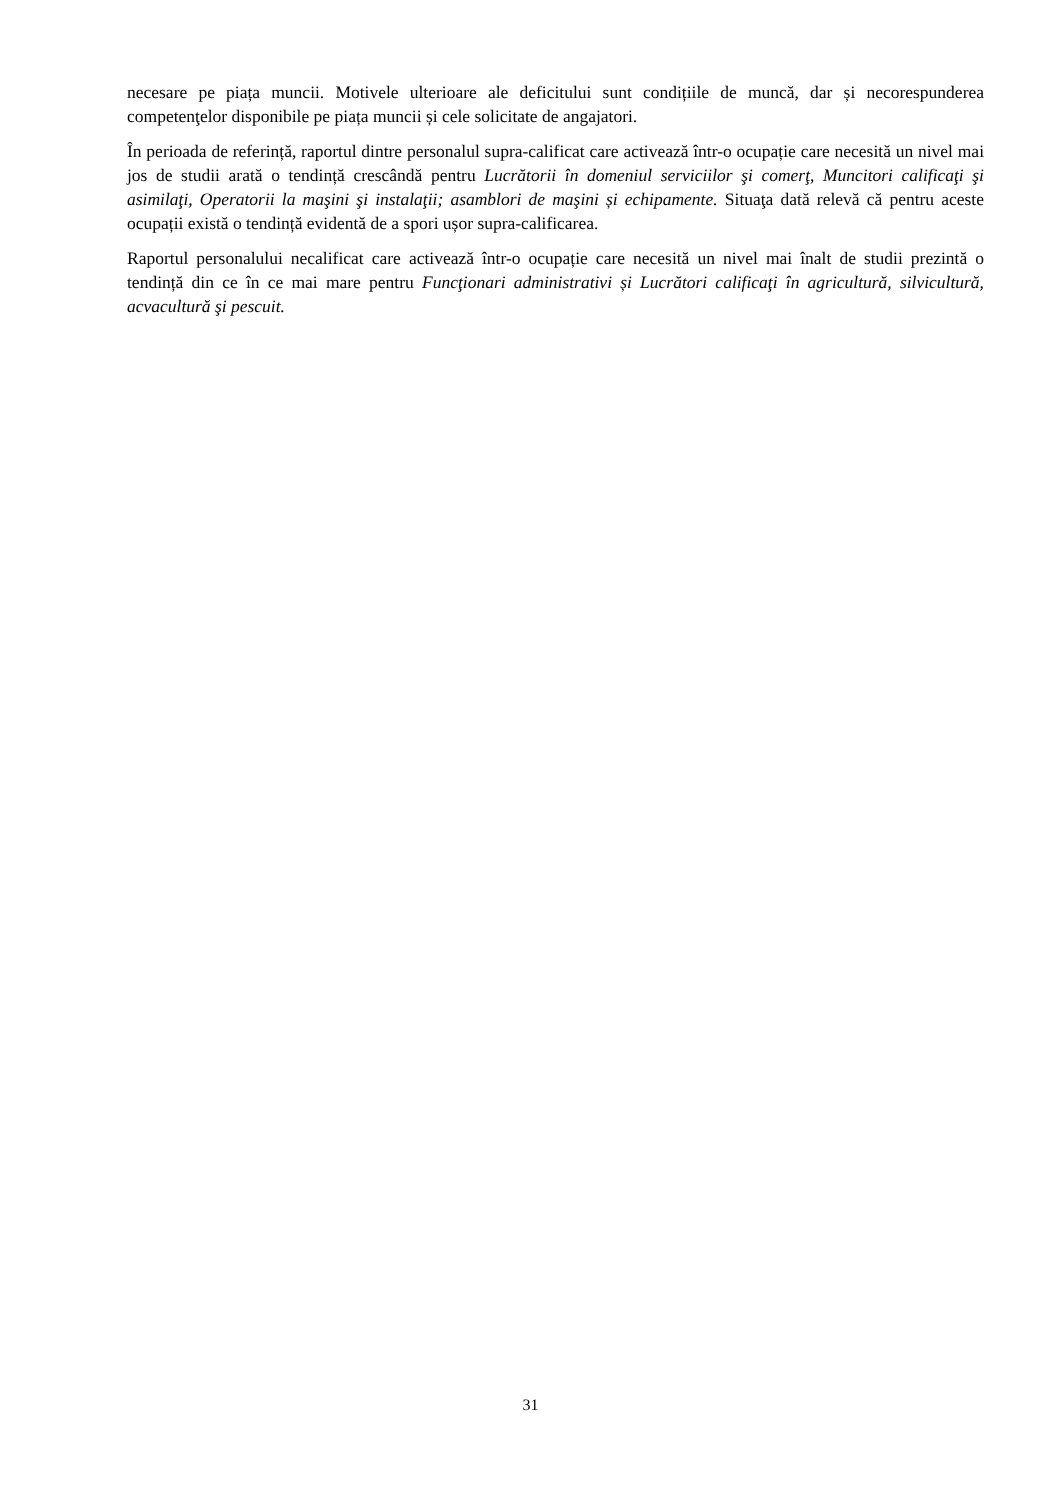necesare pe piața muncii. Motivele ulterioare ale deficitului sunt condițiile de muncă, dar și necorespunderea competenţelor disponibile pe piața muncii și cele solicitate de angajatori.
În perioada de referință, raportul dintre personalul supra-calificat care activează într-o ocupație care necesită un nivel mai jos de studii arată o tendință crescândă pentru Lucrătorii în domeniul serviciilor şi comerţ, Muncitori calificaţi şi asimilaţi, Operatorii la maşini şi instalaţii; asamblori de maşini și echipamente. Situaţa dată relevă că pentru aceste ocupații există o tendință evidentă de a spori ușor supra-calificarea.
Raportul personalului necalificat care activează într-o ocupație care necesită un nivel mai înalt de studii prezintă o tendință din ce în ce mai mare pentru Funcţionari administrativi și Lucrători calificaţi în agricultură, silvicultură, acvacultură şi pescuit.
31